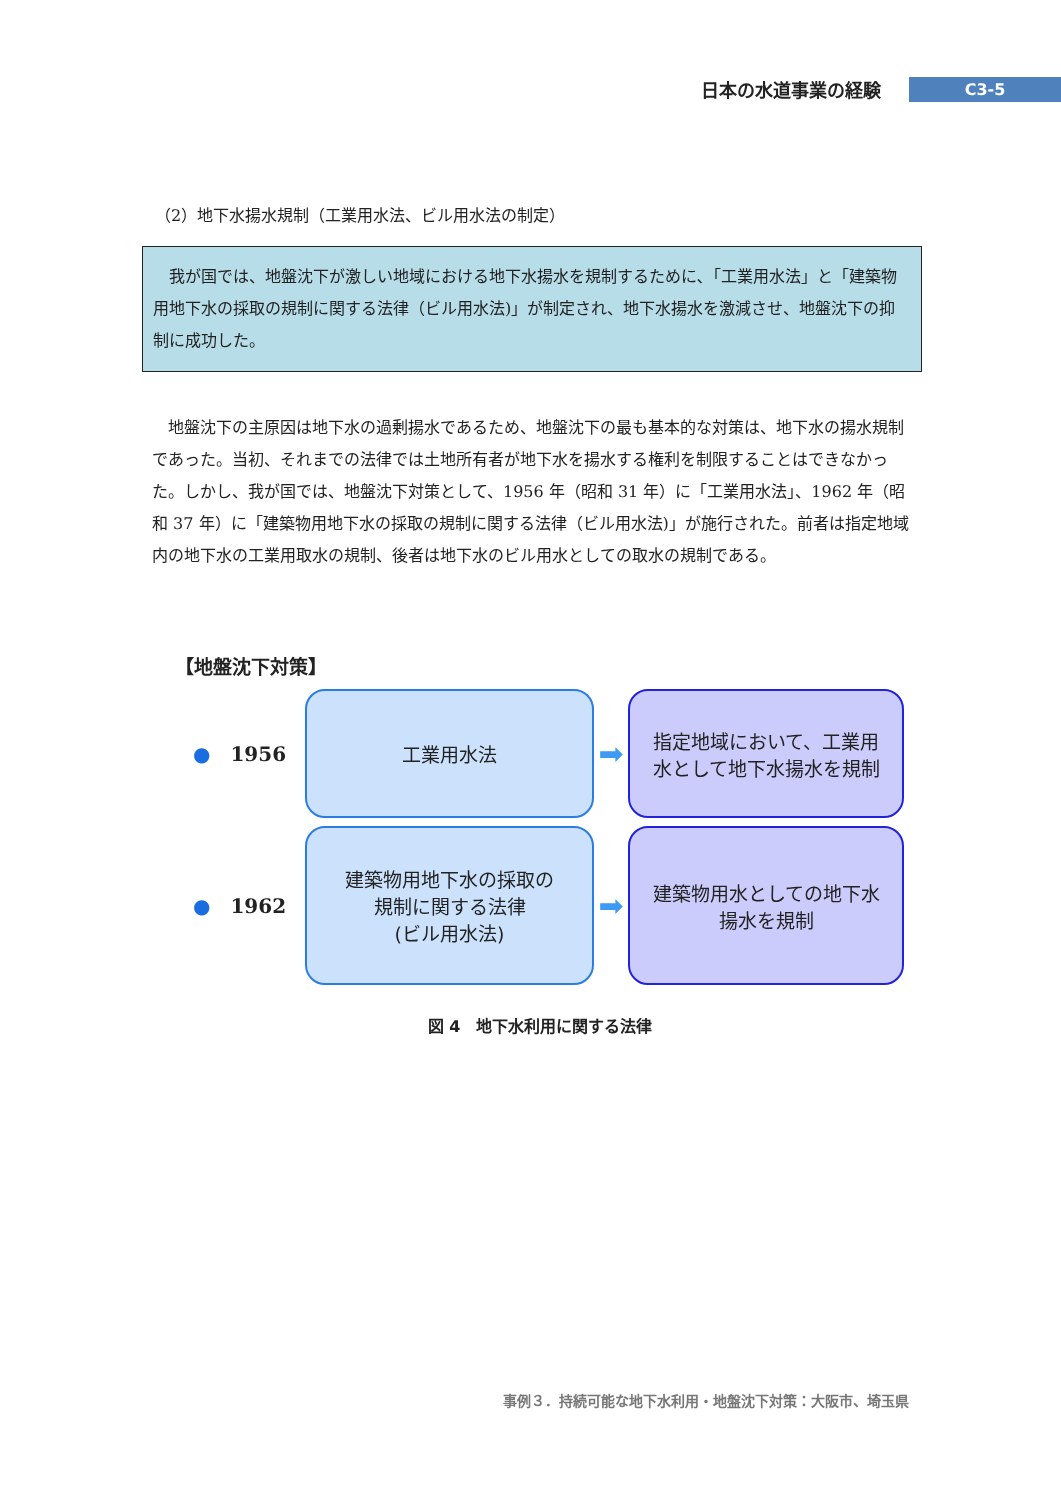日本の水道事業の経験 C3-5
（2）地下水揚水規制（工業用水法、ビル用水法の制定）
我が国では、地盤沈下が激しい地域における地下水揚水を規制するために､「工業用水法」と「建築物用地下水の採取の規制に関する法律（ビル用水法)」が制定され、地下水揚水を激減させ、地盤沈下の抑制に成功した。
地盤沈下の主原因は地下水の過剰揚水であるため、地盤沈下の最も基本的な対策は、地下水の揚水規制であった。当初、それまでの法律では土地所有者が地下水を揚水する権利を制限することはできなかった。しかし、我が国では、地盤沈下対策として、1956 年（昭和 31 年）に「工業用水法」、1962 年（昭和 37 年）に「建築物用地下水の採取の規制に関する法律（ビル用水法)」が施行された。前者は指定地域内の地下水の工業用取水の規制、後者は地下水のビル用水としての取水の規制である。
【地盤沈下対策】
● 1956
工業用水法
➡
指定地域において、工業用
水として地下水揚水を規制
● 1962
建築物用地下水の採取の
規制に関する法律
(ビル用水法)
➡
建築物用水としての地下水
揚水を規制
図 4　地下水利用に関する法律
事例３．持続可能な地下水利用・地盤沈下対策：大阪市、埼玉県